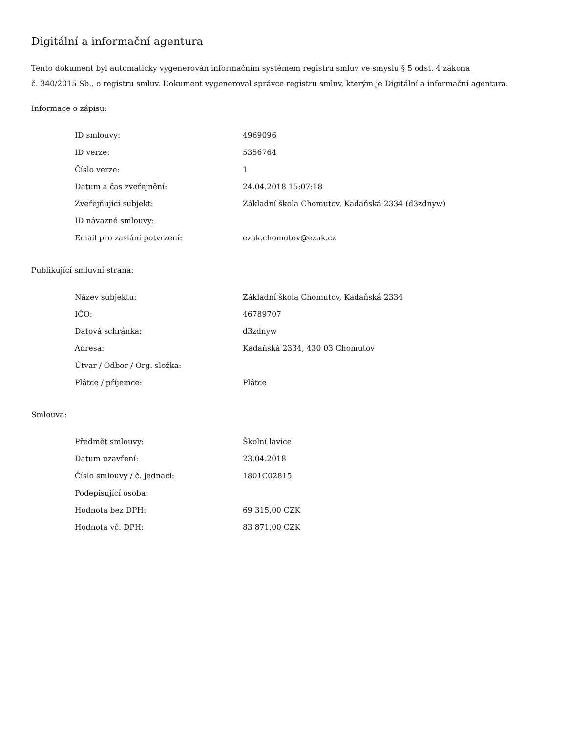Digitální a informační agentura
Tento dokument byl automaticky vygenerován informačním systémem registru smluv ve smyslu § 5 odst. 4 zákona
č. 340/2015 Sb., o registru smluv. Dokument vygeneroval správce registru smluv, kterým je Digitální a informační agentura.
Informace o zápisu:
| ID smlouvy: | 4969096 |
| ID verze: | 5356764 |
| Číslo verze: | 1 |
| Datum a čas zveřejnění: | 24.04.2018 15:07:18 |
| Zveřejňující subjekt: | Základní škola Chomutov, Kadaňská 2334 (d3zdnyw) |
| ID návazné smlouvy: | |
| Email pro zaslání potvrzení: | ezak.chomutov@ezak.cz |
Publikující smluvní strana:
| Název subjektu: | Základní škola Chomutov, Kadaňská 2334 |
| IČO: | 46789707 |
| Datová schránka: | d3zdnyw |
| Adresa: | Kadaňská 2334, 430 03 Chomutov |
| Útvar / Odbor / Org. složka: | |
| Plátce / příjemce: | Plátce |
Smlouva:
| Předmět smlouvy: | Školní lavice |
| Datum uzavření: | 23.04.2018 |
| Číslo smlouvy / č. jednací: | 1801C02815 |
| Podepisující osoba: | |
| Hodnota bez DPH: | 69 315,00 CZK |
| Hodnota vč. DPH: | 83 871,00 CZK |